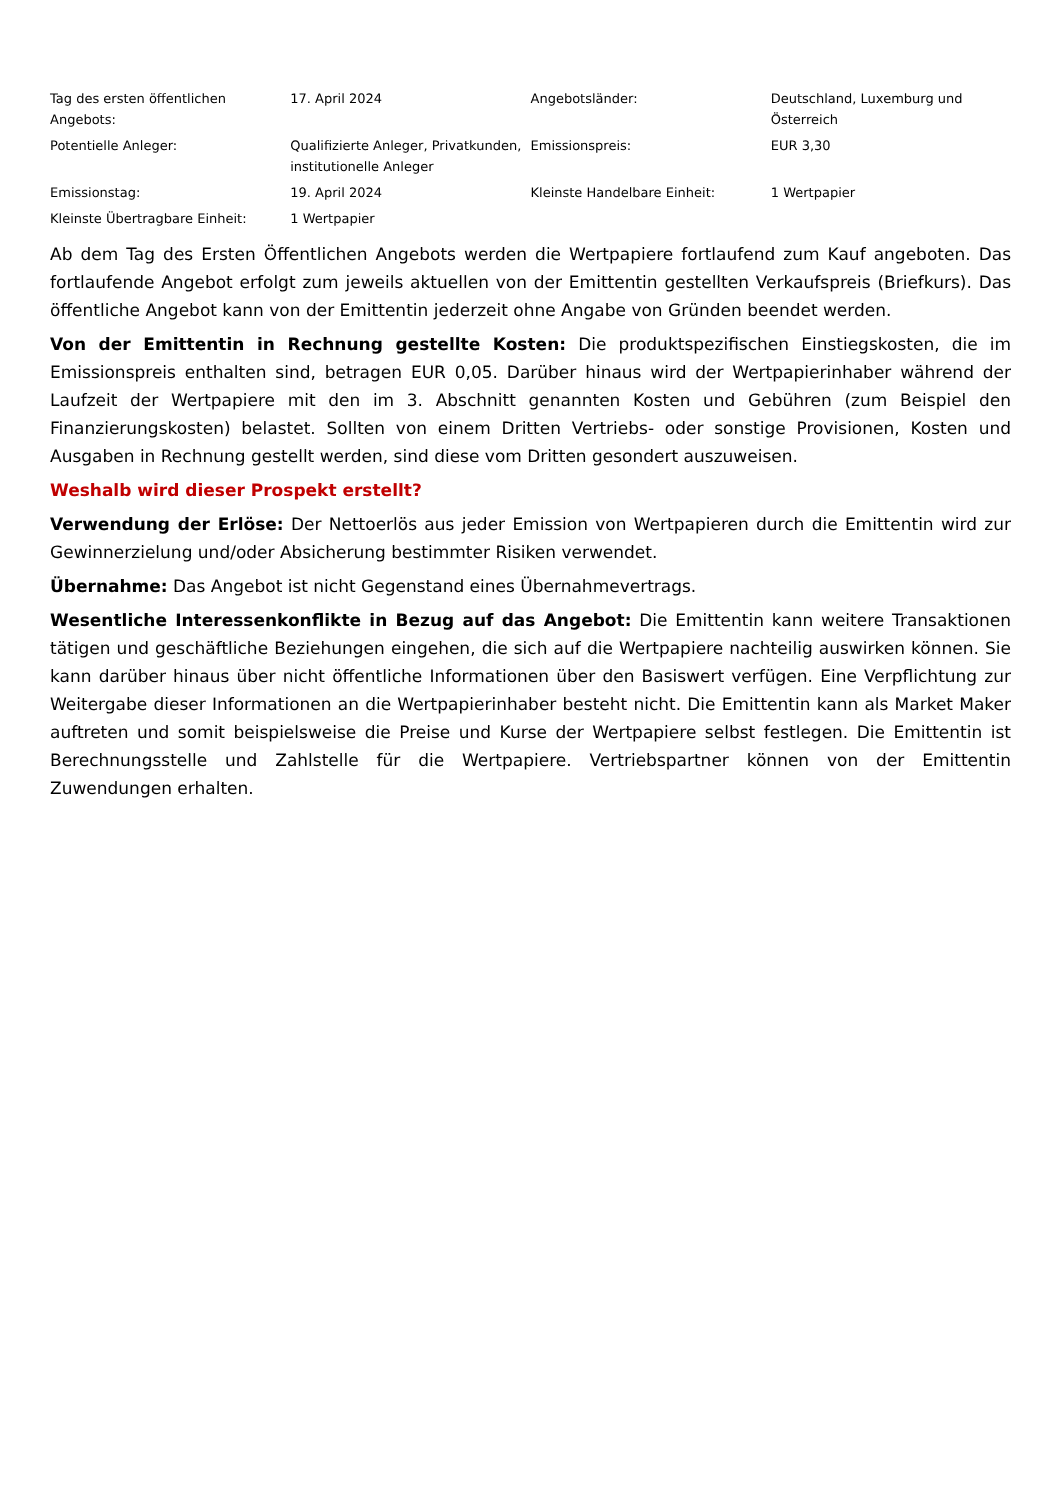| Tag des ersten öffentlichen Angebots: | 17. April 2024 | Angebotsländer: | Deutschland, Luxemburg und Österreich |
| Potentielle Anleger: | Qualifizierte Anleger, Privatkunden, institutionelle Anleger | Emissionspreis: | EUR 3,30 |
| Emissionstag: | 19. April 2024 | Kleinste Handelbare Einheit: | 1 Wertpapier |
| Kleinste Übertragbare Einheit: | 1 Wertpapier | | |
Ab dem Tag des Ersten Öffentlichen Angebots werden die Wertpapiere fortlaufend zum Kauf angeboten. Das fortlaufende Angebot erfolgt zum jeweils aktuellen von der Emittentin gestellten Verkaufspreis (Briefkurs). Das öffentliche Angebot kann von der Emittentin jederzeit ohne Angabe von Gründen beendet werden.
Von der Emittentin in Rechnung gestellte Kosten: Die produktspezifischen Einstiegskosten, die im Emissionspreis enthalten sind, betragen EUR 0,05. Darüber hinaus wird der Wertpapierinhaber während der Laufzeit der Wertpapiere mit den im 3. Abschnitt genannten Kosten und Gebühren (zum Beispiel den Finanzierungskosten) belastet. Sollten von einem Dritten Vertriebs- oder sonstige Provisionen, Kosten und Ausgaben in Rechnung gestellt werden, sind diese vom Dritten gesondert auszuweisen.
Weshalb wird dieser Prospekt erstellt?
Verwendung der Erlöse: Der Nettoerlös aus jeder Emission von Wertpapieren durch die Emittentin wird zur Gewinnerzielung und/oder Absicherung bestimmter Risiken verwendet.
Übernahme: Das Angebot ist nicht Gegenstand eines Übernahmevertrags.
Wesentliche Interessenkonflikte in Bezug auf das Angebot: Die Emittentin kann weitere Transaktionen tätigen und geschäftliche Beziehungen eingehen, die sich auf die Wertpapiere nachteilig auswirken können. Sie kann darüber hinaus über nicht öffentliche Informationen über den Basiswert verfügen. Eine Verpflichtung zur Weitergabe dieser Informationen an die Wertpapierinhaber besteht nicht. Die Emittentin kann als Market Maker auftreten und somit beispielsweise die Preise und Kurse der Wertpapiere selbst festlegen. Die Emittentin ist Berechnungsstelle und Zahlstelle für die Wertpapiere. Vertriebspartner können von der Emittentin Zuwendungen erhalten.